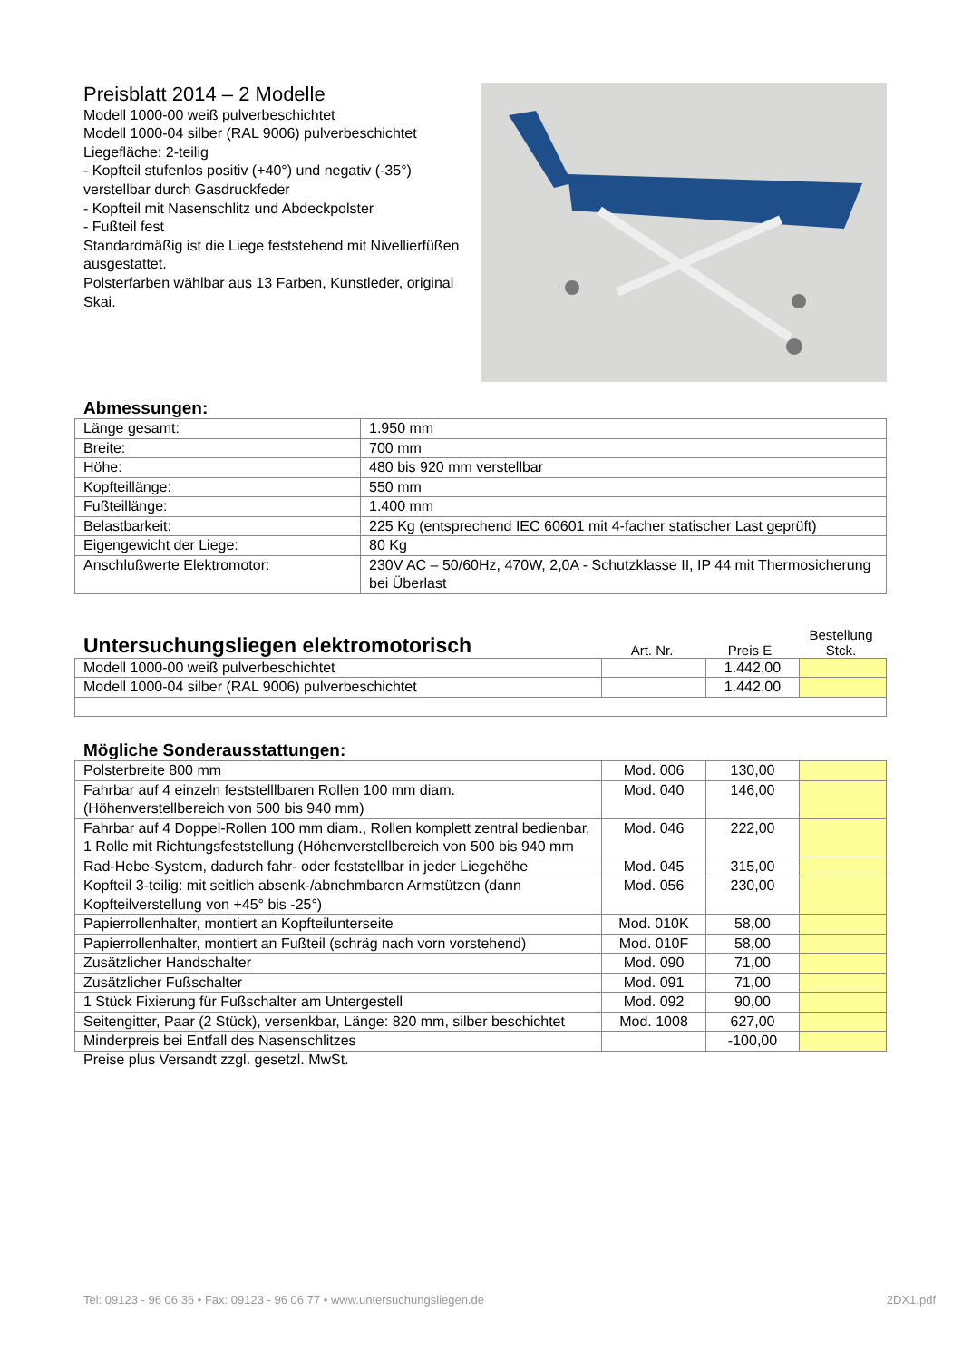Preisblatt 2014 – 2 Modelle
Modell 1000-00 weiß pulverbeschichtet
Modell 1000-04 silber (RAL 9006) pulverbeschichtet
Liegefläche: 2-teilig
- Kopfteil stufenlos positiv (+40°) und negativ (-35°) verstellbar durch Gasdruckfeder
- Kopfteil mit Nasenschlitz und Abdeckpolster
- Fußteil fest
Standardmäßig ist die Liege feststehend mit Nivellierfüßen ausgestattet.
Polsterfarben wählbar aus 13 Farben, Kunstleder, original Skai.
Abmessungen:
| Länge gesamt: | 1.950 mm |
| Breite: | 700 mm |
| Höhe: | 480 bis 920 mm verstellbar |
| Kopfteillänge: | 550 mm |
| Fußteillänge: | 1.400 mm |
| Belastbarkeit: | 225 Kg (entsprechend IEC 60601 mit 4-facher statischer Last geprüft) |
| Eigengewicht der Liege: | 80 Kg |
| Anschlußwerte Elektromotor: | 230V AC – 50/60Hz, 470W, 2,0A - Schutzklasse II, IP 44 mit Thermosicherung bei Überlast |
Untersuchungsliegen elektromotorisch
Art. Nr.
Preis E
Bestellung
Stck.
| Modell 1000-00 weiß pulverbeschichtet | | 1.442,00 | |
| Modell 1000-04 silber (RAL 9006) pulverbeschichtet | | 1.442,00 | |
Mögliche Sonderausstattungen:
| Polsterbreite 800 mm | Mod. 006 | 130,00 | |
| Fahrbar auf 4 einzeln feststelllbaren Rollen 100 mm diam. (Höhenverstellbereich von 500 bis 940 mm) | Mod. 040 | 146,00 | |
| Fahrbar auf 4 Doppel-Rollen 100 mm diam., Rollen komplett zentral bedienbar, 1 Rolle mit Richtungsfeststellung (Höhenverstellbereich von 500 bis 940 mm | Mod. 046 | 222,00 | |
| Rad-Hebe-System, dadurch fahr- oder feststellbar in jeder Liegehöhe | Mod. 045 | 315,00 | |
| Kopfteil 3-teilig: mit seitlich absenk-/abnehmbaren Armstützen (dann Kopfteilverstellung von +45° bis -25°) | Mod. 056 | 230,00 | |
| Papierrollenhalter, montiert an Kopfteilunterseite | Mod. 010K | 58,00 | |
| Papierrollenhalter, montiert an Fußteil (schräg nach vorn vorstehend) | Mod. 010F | 58,00 | |
| Zusätzlicher Handschalter | Mod. 090 | 71,00 | |
| Zusätzlicher Fußschalter | Mod. 091 | 71,00 | |
| 1 Stück Fixierung für Fußschalter am Untergestell | Mod. 092 | 90,00 | |
| Seitengitter, Paar (2 Stück), versenkbar, Länge: 820 mm, silber beschichtet | Mod. 1008 | 627,00 | |
| Minderpreis bei Entfall des Nasenschlitzes | | -100,00 | |
Preise plus Versandt zzgl. gesetzl. MwSt.
Tel: 09123 - 96 06 36 • Fax: 09123 - 96 06 77 • www.untersuchungsliegen.de 2DX1.pdf